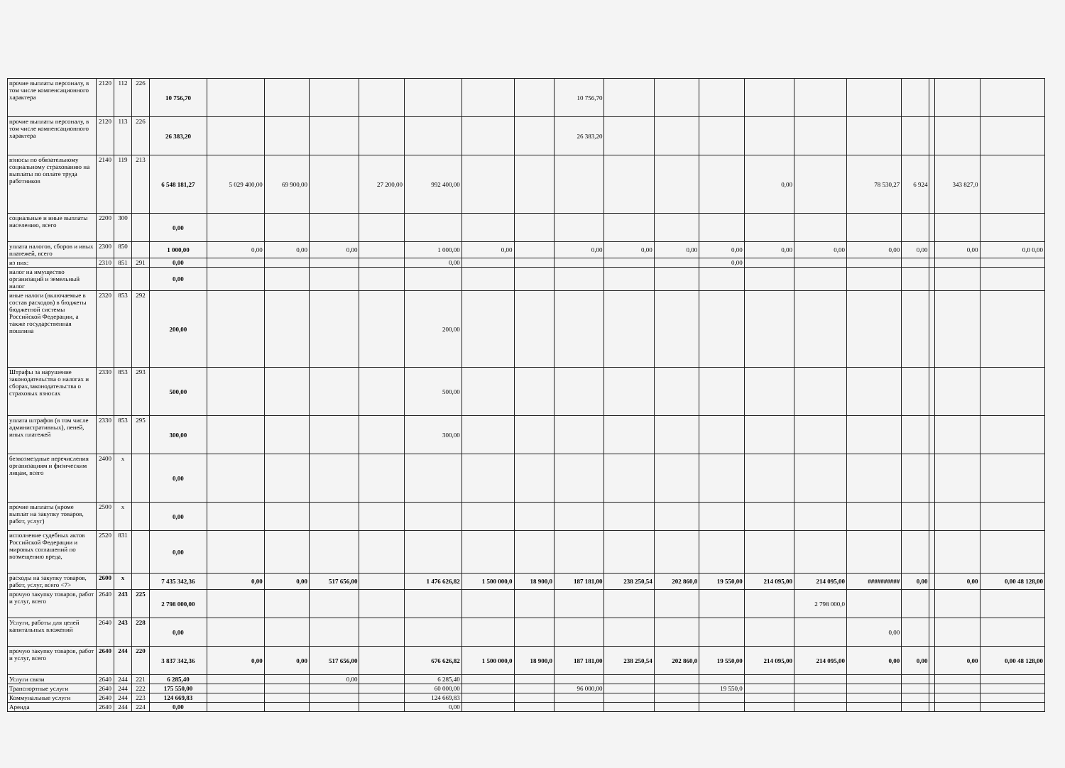| прочие выплаты персоналу, в том числе компенсационного характера | 2120 | 112 | 226 | 10 756,70 | | | | | | | | 10 756,70 | | | | | | | | | | |
| прочие выплаты персоналу, в том числе компенсационного характера | 2120 | 113 | 226 | 26 383,20 | | | | | | | | 26 383,20 | | | | | | | | | | |
| взносы по обязательному социальному страхованию на выплаты по оплате труда работников | 2140 | 119 | 213 | 6 548 181,27 | 5 029 400,00 | 69 900,00 | | 27 200,00 | 992 400,00 | | | | | | | 0,00 | | 78 530,27 | 6 924 | | 343 827,0 | |
| социальные и иные выплаты населению, всего | 2200 | 300 | | 0,00 | | | | | | | | | | | | | | | | | | |
| уплата налогов, сборов и иных платежей, всего | 2300 | 850 | | 1 000,00 | 0,00 | 0,00 | 0,00 | | 1 000,00 | 0,00 | | 0,00 | 0,00 | 0,00 | 0,00 | 0,00 | 0,00 | 0,00 | 0,00 | | 0,00 | 0,0 0,00 |
| из них: | 2310 | 851 | 291 | 0,00 | | | | | 0,00 | | | | | | 0,00 | | | | | | | |
| налог на имущество организаций и земельный налог | | | | 0,00 | | | | | | | | | | | | | | | | | | |
| иные налоги (включаемые в состав расходов) в бюджеты бюджетной системы Российской Федерации, а также государственная пошлина | 2320 | 853 | 292 | 200,00 | | | | | 200,00 | | | | | | | | | | | | | |
| Штрафы за нарушение законодательства о налогах и сборах,законодательства о страховых взносах | 2330 | 853 | 293 | 500,00 | | | | | 500,00 | | | | | | | | | | | | | |
| уплата штрафов (в том числе административных), пеней, иных платежей | 2330 | 853 | 295 | 300,00 | | | | | 300,00 | | | | | | | | | | | | | |
| безвозмездные перечисления организациям и физическим лицам, всего | 2400 | x | | 0,00 | | | | | | | | | | | | | | | | | | |
| прочие выплаты (кроме выплат на закупку товаров, работ, услуг) | 2500 | x | | 0,00 | | | | | | | | | | | | | | | | | | |
| исполнение судебных актов Российской Федерации и мировых соглашений по возмещению вреда, | 2520 | 831 | | 0,00 | | | | | | | | | | | | | | | | | | |
| расходы на закупку товаров, работ, услуг, всего <7> | 2600 | x | | 7 435 342,36 | 0,00 | 0,00 | 517 656,00 | | 1 476 626,82 | 1 500 000,0 | 18 900,0 | 187 181,00 | 238 250,54 | 202 860,0 | 19 550,00 | 214 095,00 | 214 095,00 | ########## | 0,00 | | 0,00 | 0,00 48 128,00 |
| прочую закупку товаров, работ и услуг, всего | 2640 | 243 | 225 | 2 798 000,00 | | | | | | | | | | | | | 2 798 000,0 | | | | | |
| Услуги, работы для целей капитальных вложений | 2640 | 243 | 228 | 0,00 | | | | | | | | | | | | | | 0,00 | | | | |
| прочую закупку товаров, работ и услуг, всего | 2640 | 244 | 220 | 3 837 342,36 | 0,00 | 0,00 | 517 656,00 | | 676 626,82 | 1 500 000,0 | 18 900,0 | 187 181,00 | 238 250,54 | 202 860,0 | 19 550,00 | 214 095,00 | 214 095,00 | 0,00 | 0,00 | | 0,00 | 0,00 48 128,00 |
| Услуги связи | 2640 | 244 | 221 | 6 285,40 | | | 0,00 | | 6 285,40 | | | | | | | | | | | | | |
| Транспортные услуги | 2640 | 244 | 222 | 175 550,00 | | | | | 60 000,00 | | | 96 000,00 | | | 19 550,0 | | | | | | | |
| Коммунальные услуги | 2640 | 244 | 223 | 124 669,83 | | | | | 124 669,83 | | | | | | | | | | | | | |
| Аренда | 2640 | 244 | 224 | 0,00 | | | | | 0,00 | | | | | | | | | | | | | |